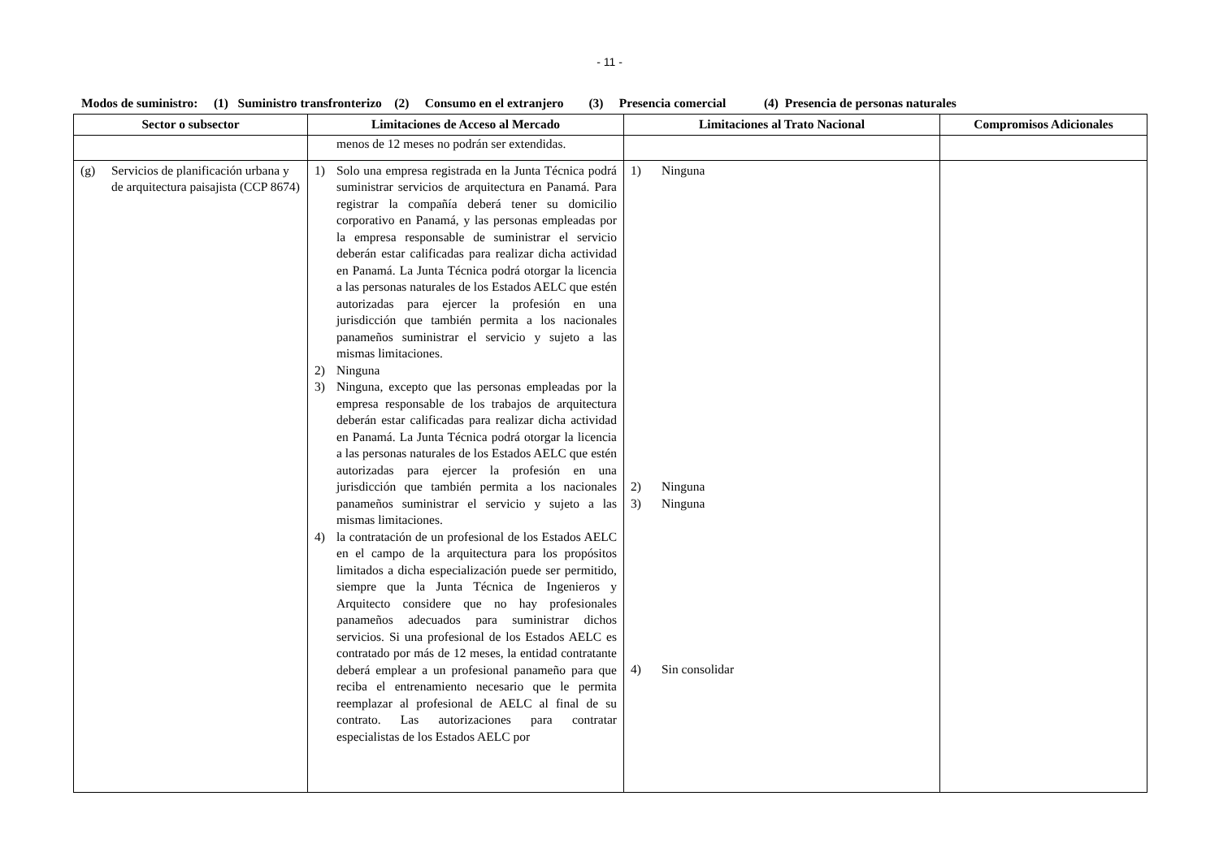- 11 -
Modos de suministro: (1) Suministro transfronterizo (2) Consumo en el extranjero (3) Presencia comercial (4) Presencia de personas naturales
| Sector o subsector | Limitaciones de Acceso al Mercado | Limitaciones al Trato Nacional | Compromisos Adicionales |
| --- | --- | --- | --- |
| | menos de 12 meses no podrán ser extendidas. | | |
| (g) Servicios de planificación urbana y de arquitectura paisajista (CCP 8674) | 1) Solo una empresa registrada en la Junta Técnica podrá suministrar servicios de arquitectura en Panamá. Para registrar la compañía deberá tener su domicilio corporativo en Panamá, y las personas empleadas por la empresa responsable de suministrar el servicio deberán estar calificadas para realizar dicha actividad en Panamá. La Junta Técnica podrá otorgar la licencia a las personas naturales de los Estados AELC que estén autorizadas para ejercer la profesión en una jurisdicción que también permita a los nacionales panameños suministrar el servicio y sujeto a las mismas limitaciones. 2) Ninguna 3) Ninguna, excepto que las personas empleadas por la empresa responsable de los trabajos de arquitectura deberán estar calificadas para realizar dicha actividad en Panamá. La Junta Técnica podrá otorgar la licencia a las personas naturales de los Estados AELC que estén autorizadas para ejercer la profesión en una jurisdicción que también permita a los nacionales panameños suministrar el servicio y sujeto a las mismas limitaciones. 4) la contratación de un profesional de los Estados AELC en el campo de la arquitectura para los propósitos limitados a dicha especialización puede ser permitido, siempre que la Junta Técnica de Ingenieros y Arquitecto considere que no hay profesionales panameños adecuados para suministrar dichos servicios. Si una profesional de los Estados AELC es contratado por más de 12 meses, la entidad contratante deberá emplear a un profesional panameño para que reciba el entrenamiento necesario que le permita reemplazar al profesional de AELC al final de su contrato. Las autorizaciones para contratar especialistas de los Estados AELC por | 1) Ninguna 2) Ninguna 3) Ninguna 4) Sin consolidar | |